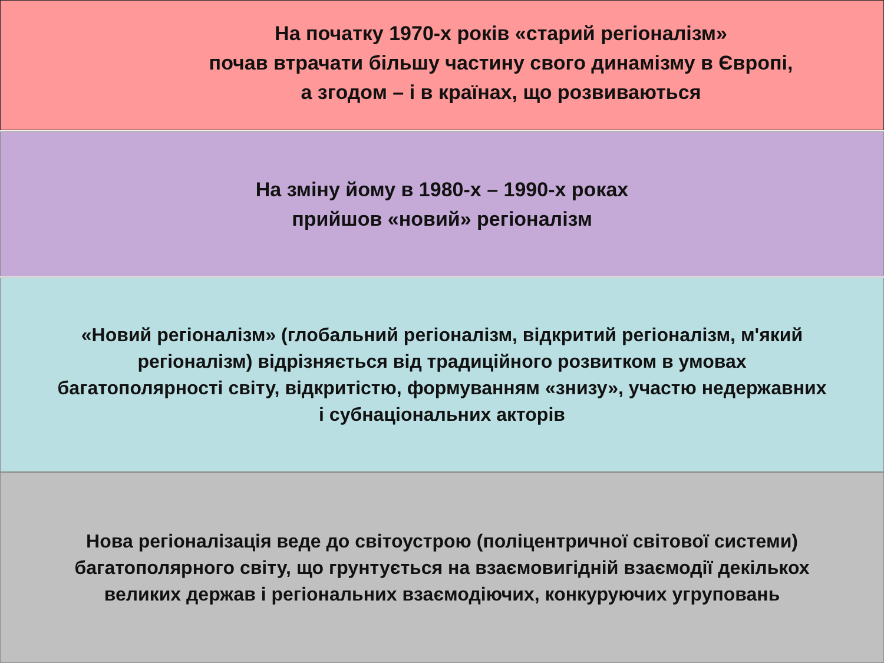На початку 1970-х років «старий регіоналізм»
почав втрачати більшу частину свого динамізму в Європі,
а згодом – і в країнах, що розвиваються
На зміну йому в 1980-х – 1990-х роках
прийшов «новий» регіоналізм
«Новий регіоналізм» (глобальний регіоналізм, відкритий регіоналізм, м'який регіоналізм) відрізняється від традиційного розвитком в умовах багатополярності світу, відкритістю, формуванням «знизу», участю недержавних і субнаціональних акторів
Нова регіоналізація веде до світоустрою (поліцентричної світової системи) багатополярного світу, що грунтується на взаємовигідній взаємодії декількох великих держав і регіональних взаємодіючих, конкуруючих угруповань